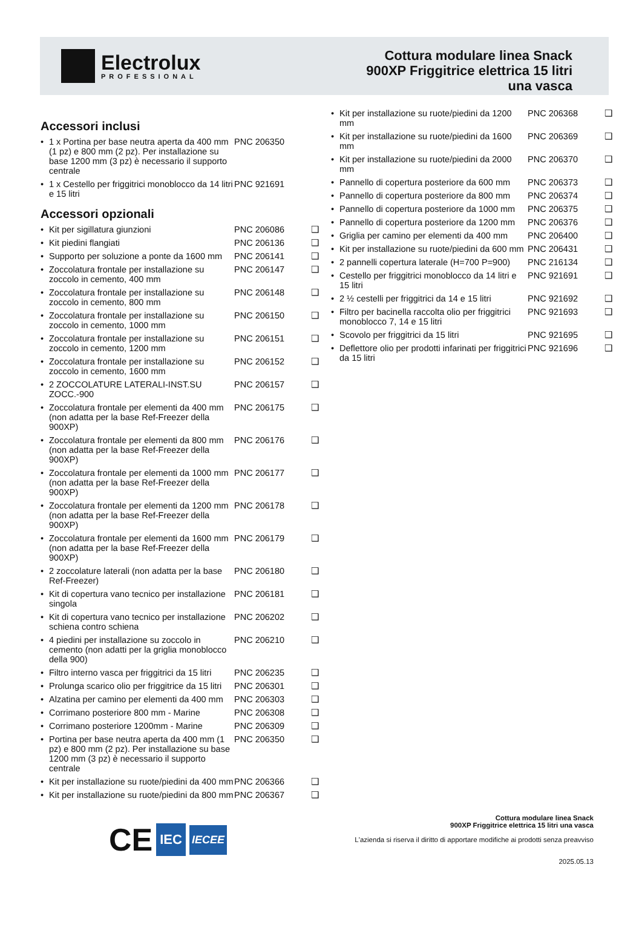Electrolux
PROFESSIONAL
Cottura modulare linea Snack
900XP Friggitrice elettrica 15 litri
una vasca
Accessori inclusi
| • | 1 x Portina per base neutra aperta da 400 mm (1 pz) e 800 mm (2 pz). Per installazione su base 1200 mm (3 pz) è necessario il supporto centrale | PNC 206350 | |
| • | 1 x Cestello per friggitrici monoblocco da 14 litri e 15 litri | PNC 921691 | |
Accessori opzionali
| • | Kit per sigillatura giunzioni | PNC 206086 | ❑ |
| • | Kit piedini flangiati | PNC 206136 | ❑ |
| • | Supporto per soluzione a ponte da 1600 mm | PNC 206141 | ❑ |
| • | Zoccolatura frontale per installazione su zoccolo in cemento, 400 mm | PNC 206147 | ❑ |
| • | Zoccolatura frontale per installazione su zoccolo in cemento, 800 mm | PNC 206148 | ❑ |
| • | Zoccolatura frontale per installazione su zoccolo in cemento, 1000 mm | PNC 206150 | ❑ |
| • | Zoccolatura frontale per installazione su zoccolo in cemento, 1200 mm | PNC 206151 | ❑ |
| • | Zoccolatura frontale per installazione su zoccolo in cemento, 1600 mm | PNC 206152 | ❑ |
| • | 2 ZOCCOLATURE LATERALI-INST.SU ZOCC.-900 | PNC 206157 | ❑ |
| • | Zoccolatura frontale per elementi da 400 mm (non adatta per la base Ref-Freezer della 900XP) | PNC 206175 | ❑ |
| • | Zoccolatura frontale per elementi da 800 mm (non adatta per la base Ref-Freezer della 900XP) | PNC 206176 | ❑ |
| • | Zoccolatura frontale per elementi da 1000 mm (non adatta per la base Ref-Freezer della 900XP) | PNC 206177 | ❑ |
| • | Zoccolatura frontale per elementi da 1200 mm (non adatta per la base Ref-Freezer della 900XP) | PNC 206178 | ❑ |
| • | Zoccolatura frontale per elementi da 1600 mm (non adatta per la base Ref-Freezer della 900XP) | PNC 206179 | ❑ |
| • | 2 zoccolature laterali (non adatta per la base Ref-Freezer) | PNC 206180 | ❑ |
| • | Kit di copertura vano tecnico per installazione singola | PNC 206181 | ❑ |
| • | Kit di copertura vano tecnico per installazione schiena contro schiena | PNC 206202 | ❑ |
| • | 4 piedini per installazione su zoccolo in cemento (non adatti per la griglia monoblocco della 900) | PNC 206210 | ❑ |
| • | Filtro interno vasca per friggitrici da 15 litri | PNC 206235 | ❑ |
| • | Prolunga scarico olio per friggitrice da 15 litri | PNC 206301 | ❑ |
| • | Alzatina per camino per elementi da 400 mm | PNC 206303 | ❑ |
| • | Corrimano posteriore 800 mm - Marine | PNC 206308 | ❑ |
| • | Corrimano posteriore 1200mm - Marine | PNC 206309 | ❑ |
| • | Portina per base neutra aperta da 400 mm (1 pz) e 800 mm (2 pz). Per installazione su base 1200 mm (3 pz) è necessario il supporto centrale | PNC 206350 | ❑ |
| • | Kit per installazione su ruote/piedini da 400 mm | PNC 206366 | ❑ |
| • | Kit per installazione su ruote/piedini da 800 mm | PNC 206367 | ❑ |
| • | Kit per installazione su ruote/piedini da 1200 mm | PNC 206368 | ❑ |
| • | Kit per installazione su ruote/piedini da 1600 mm | PNC 206369 | ❑ |
| • | Kit per installazione su ruote/piedini da 2000 mm | PNC 206370 | ❑ |
| • | Pannello di copertura posteriore da 600 mm | PNC 206373 | ❑ |
| • | Pannello di copertura posteriore da 800 mm | PNC 206374 | ❑ |
| • | Pannello di copertura posteriore da 1000 mm | PNC 206375 | ❑ |
| • | Pannello di copertura posteriore da 1200 mm | PNC 206376 | ❑ |
| • | Griglia per camino per elementi da 400 mm | PNC 206400 | ❑ |
| • | Kit per installazione su ruote/piedini da 600 mm | PNC 206431 | ❑ |
| • | 2 pannelli copertura laterale (H=700 P=900) | PNC 216134 | ❑ |
| • | Cestello per friggitrici monoblocco da 14 litri e 15 litri | PNC 921691 | ❑ |
| • | 2 ½ cestelli per friggitrici da 14 e 15 litri | PNC 921692 | ❑ |
| • | Filtro per bacinella raccolta olio per friggitrici monoblocco 7, 14 e 15 litri | PNC 921693 | ❑ |
| • | Scovolo per friggitrici da 15 litri | PNC 921695 | ❑ |
| • | Deflettore olio per prodotti infarinati per friggitrici da 15 litri | PNC 921696 | ❑ |
CE IEC IECEE
Cottura modulare linea Snack
900XP Friggitrice elettrica 15 litri una vasca
L'azienda si riserva il diritto di apportare modifiche ai prodotti senza preavviso
2025.05.13